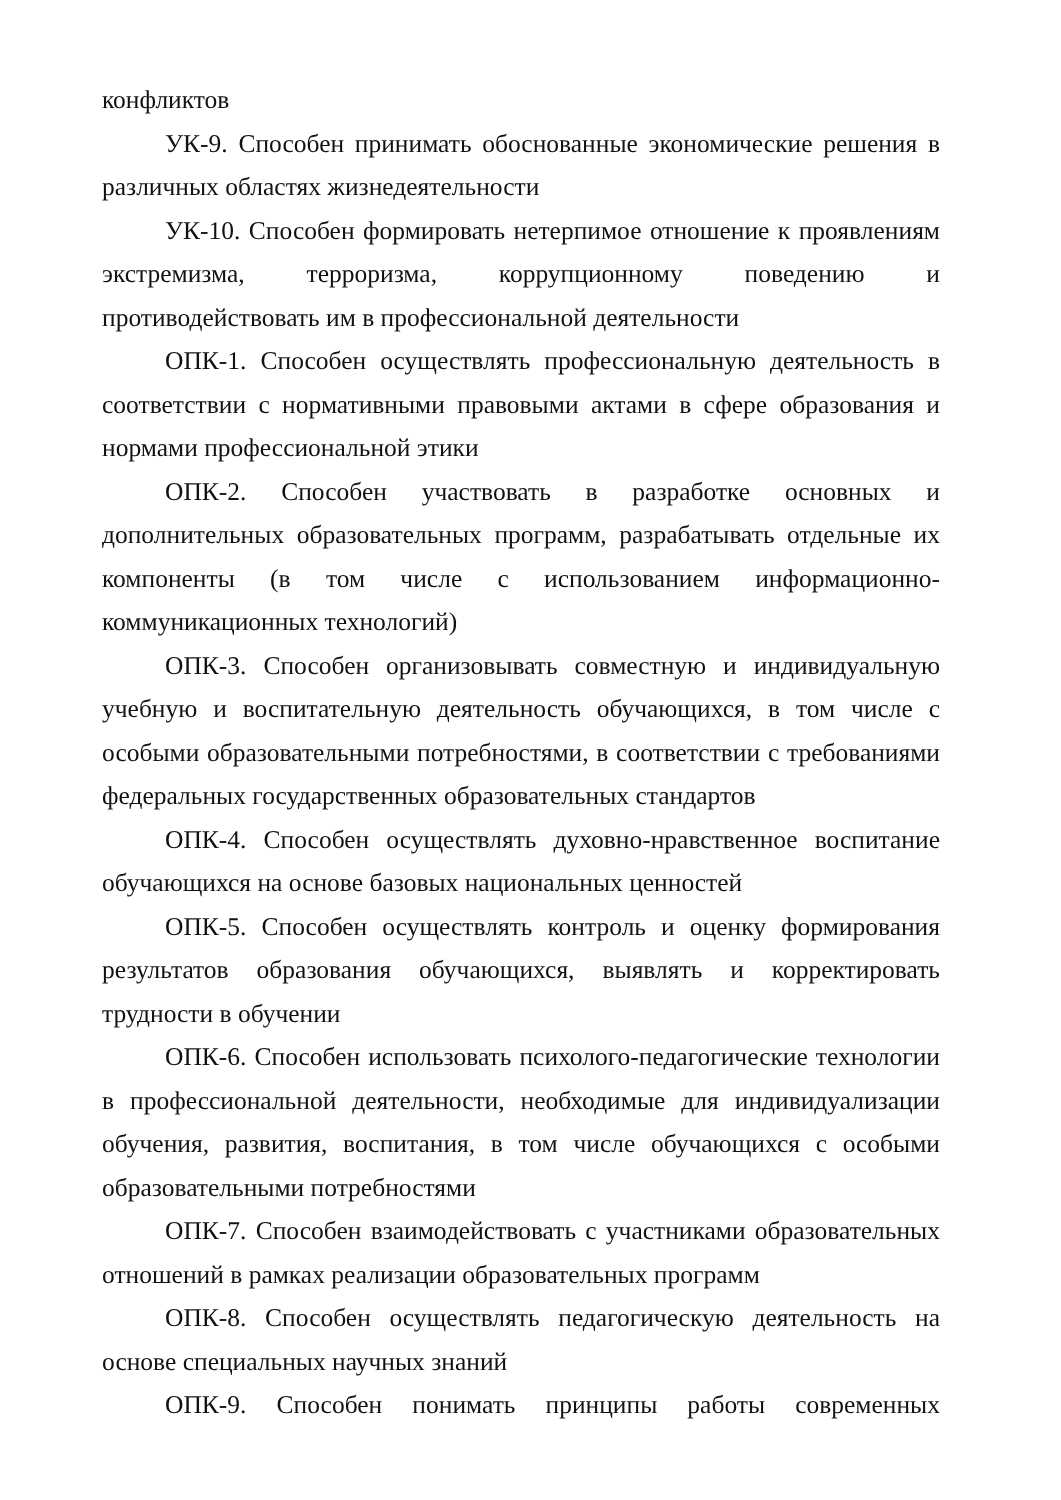конфликтов
УК-9. Способен принимать обоснованные экономические решения в различных областях жизнедеятельности
УК-10. Способен формировать нетерпимое отношение к проявлениям экстремизма, терроризма, коррупционному поведению и противодействовать им в профессиональной деятельности
ОПК-1. Способен осуществлять профессиональную деятельность в соответствии с нормативными правовыми актами в сфере образования и нормами профессиональной этики
ОПК-2. Способен участвовать в разработке основных и дополнительных образовательных программ, разрабатывать отдельные их компоненты (в том числе с использованием информационно-коммуникационных технологий)
ОПК-3. Способен организовывать совместную и индивидуальную учебную и воспитательную деятельность обучающихся, в том числе с особыми образовательными потребностями, в соответствии с требованиями федеральных государственных образовательных стандартов
ОПК-4. Способен осуществлять духовно-нравственное воспитание обучающихся на основе базовых национальных ценностей
ОПК-5. Способен осуществлять контроль и оценку формирования результатов образования обучающихся, выявлять и корректировать трудности в обучении
ОПК-6. Способен использовать психолого-педагогические технологии в профессиональной деятельности, необходимые для индивидуализации обучения, развития, воспитания, в том числе обучающихся с особыми образовательными потребностями
ОПК-7. Способен взаимодействовать с участниками образовательных отношений в рамках реализации образовательных программ
ОПК-8. Способен осуществлять педагогическую деятельность на основе специальных научных знаний
ОПК-9. Способен понимать принципы работы современных